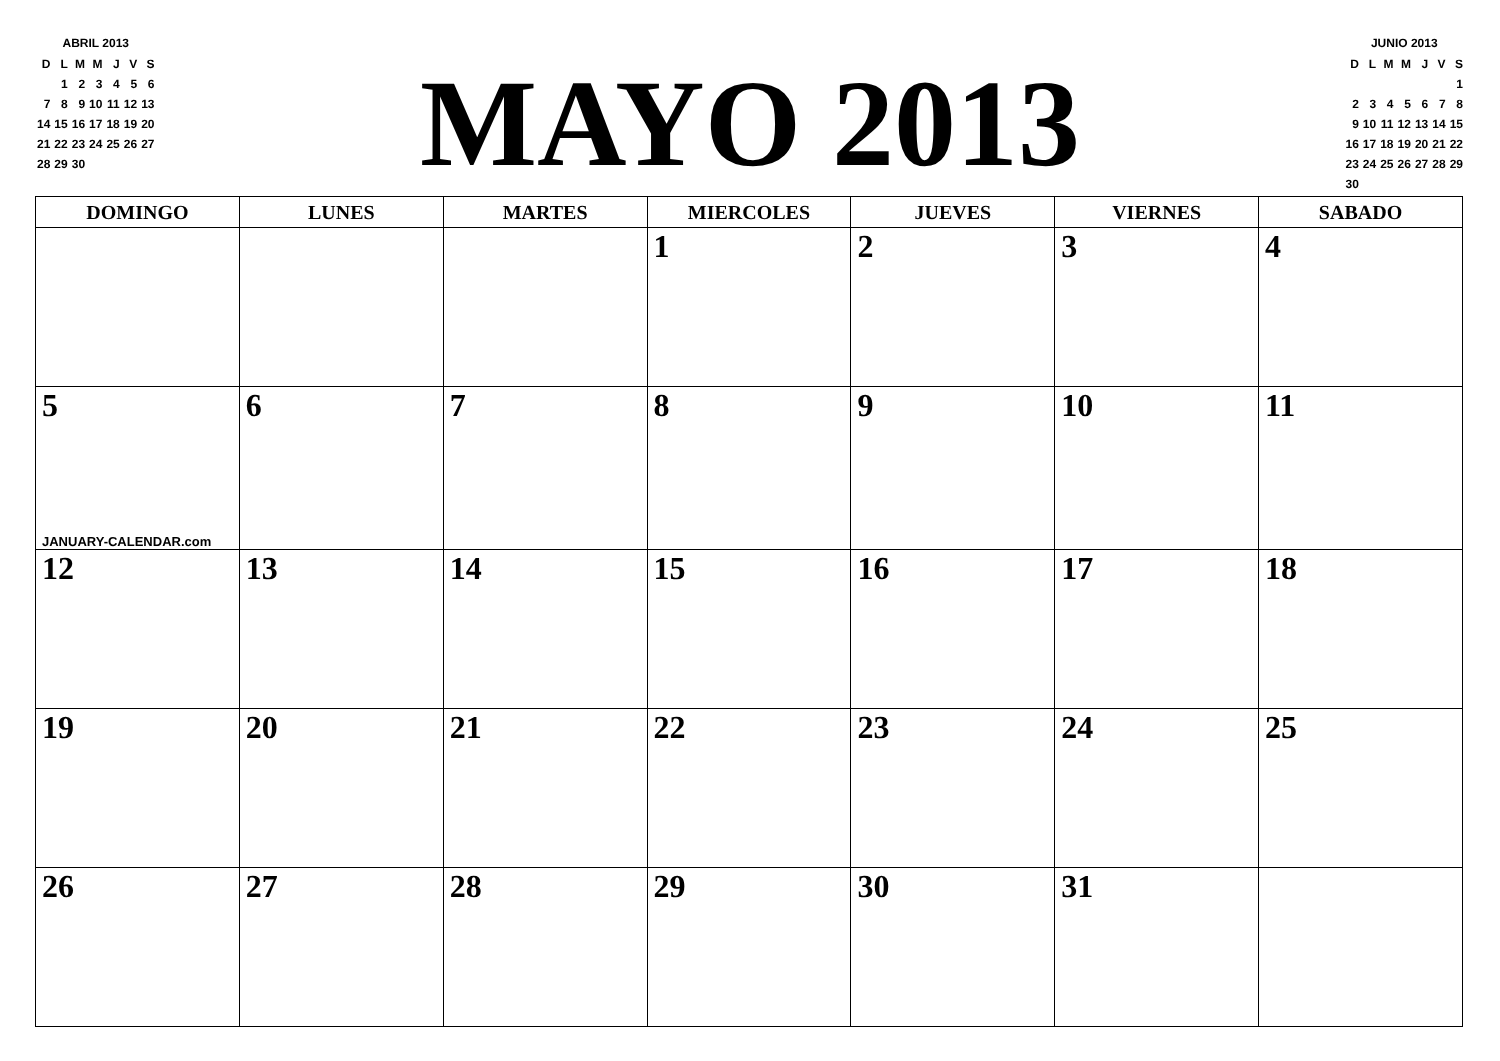ABRIL 2013
| D | L | M | M | J | V | S |
| | 1 | 2 | 3 | 4 | 5 | 6 |
| 7 | 8 | 9 | 10 | 11 | 12 | 13 |
| 14 | 15 | 16 | 17 | 18 | 19 | 20 |
| 21 | 22 | 23 | 24 | 25 | 26 | 27 |
| 28 | 29 | 30 | | | | |
MAYO 2013
JUNIO 2013
| D | L | M | M | J | V | S |
| | | | | | | 1 |
| 2 | 3 | 4 | 5 | 6 | 7 | 8 |
| 9 | 10 | 11 | 12 | 13 | 14 | 15 |
| 16 | 17 | 18 | 19 | 20 | 21 | 22 |
| 23 | 24 | 25 | 26 | 27 | 28 | 29 |
| 30 | | | | | | |
| DOMINGO | LUNES | MARTES | MIERCOLES | JUEVES | VIERNES | SABADO |
| --- | --- | --- | --- | --- | --- | --- |
| | | | 1 | 2 | 3 | 4 |
| 5 JANUARY-CALENDAR.com | 6 | 7 | 8 | 9 | 10 | 11 |
| 12 | 13 | 14 | 15 | 16 | 17 | 18 |
| 19 | 20 | 21 | 22 | 23 | 24 | 25 |
| 26 | 27 | 28 | 29 | 30 | 31 | |